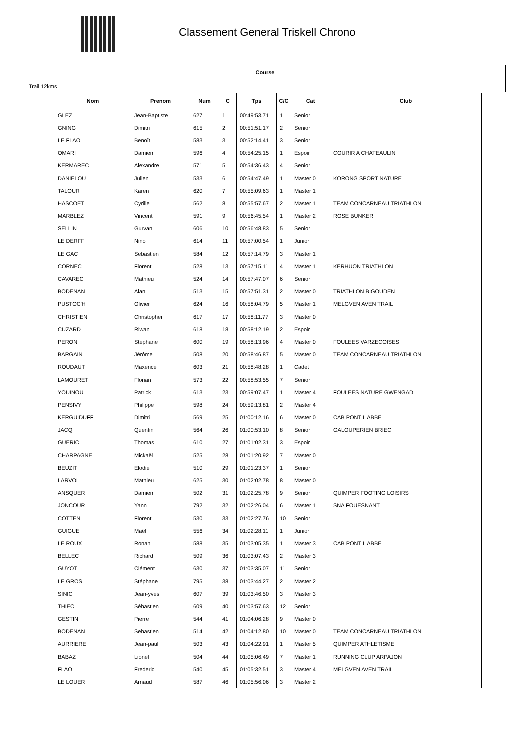Classement General Triskell Chrono
Course
Trail 12kms
| Nom | Prenom | Num | C | Tps | C/C | Cat | Club |
| --- | --- | --- | --- | --- | --- | --- | --- |
| GLEZ | Jean-Baptiste | 627 | 1 | 00:49:53.71 | 1 | Senior | |
| GNING | Dimitri | 615 | 2 | 00:51:51.17 | 2 | Senior | |
| LE FLAO | Benoît | 583 | 3 | 00:52:14.41 | 3 | Senior | |
| OMARI | Damien | 596 | 4 | 00:54:25.15 | 1 | Espoir | COURIR A CHATEAULIN |
| KERMAREC | Alexandre | 571 | 5 | 00:54:36.43 | 4 | Senior | |
| DANIELOU | Julien | 533 | 6 | 00:54:47.49 | 1 | Master 0 | KORONG SPORT NATURE |
| TALOUR | Karen | 620 | 7 | 00:55:09.63 | 1 | Master 1 | |
| HASCOET | Cyrille | 562 | 8 | 00:55:57.67 | 2 | Master 1 | TEAM CONCARNEAU TRIATHLON |
| MARBLEZ | Vincent | 591 | 9 | 00:56:45.54 | 1 | Master 2 | ROSE BUNKER |
| SELLIN | Gurvan | 606 | 10 | 00:56:48.83 | 5 | Senior | |
| LE DERFF | Nino | 614 | 11 | 00:57:00.54 | 1 | Junior | |
| LE GAC | Sebastien | 584 | 12 | 00:57:14.79 | 3 | Master 1 | |
| CORNEC | Florent | 528 | 13 | 00:57:15.11 | 4 | Master 1 | KERHUON TRIATHLON |
| CAVAREC | Mathieu | 524 | 14 | 00:57:47.07 | 6 | Senior | |
| BODENAN | Alan | 513 | 15 | 00:57:51.31 | 2 | Master 0 | TRIATHLON BIGOUDEN |
| PUSTOC'H | Olivier | 624 | 16 | 00:58:04.79 | 5 | Master 1 | MELGVEN AVEN TRAIL |
| CHRISTIEN | Christopher | 617 | 17 | 00:58:11.77 | 3 | Master 0 | |
| CUZARD | Riwan | 618 | 18 | 00:58:12.19 | 2 | Espoir | |
| PERON | Stéphane | 600 | 19 | 00:58:13.96 | 4 | Master 0 | FOULEES VARZECOISES |
| BARGAIN | Jérôme | 508 | 20 | 00:58:46.87 | 5 | Master 0 | TEAM CONCARNEAU TRIATHLON |
| ROUDAUT | Maxence | 603 | 21 | 00:58:48.28 | 1 | Cadet | |
| LAMOURET | Florian | 573 | 22 | 00:58:53.55 | 7 | Senior | |
| YOUINOU | Patrick | 613 | 23 | 00:59:07.47 | 1 | Master 4 | FOULEES NATURE GWENGAD |
| PENSIVY | Philippe | 598 | 24 | 00:59:13.81 | 2 | Master 4 | |
| KERGUIDUFF | Dimitri | 569 | 25 | 01:00:12.16 | 6 | Master 0 | CAB PONT L ABBE |
| JACQ | Quentin | 564 | 26 | 01:00:53.10 | 8 | Senior | GALOUPERIEN BRIEC |
| GUERIC | Thomas | 610 | 27 | 01:01:02.31 | 3 | Espoir | |
| CHARPAGNE | Mickaël | 525 | 28 | 01:01:20.92 | 7 | Master 0 | |
| BEUZIT | Elodie | 510 | 29 | 01:01:23.37 | 1 | Senior | |
| LARVOL | Mathieu | 625 | 30 | 01:02:02.78 | 8 | Master 0 | |
| ANSQUER | Damien | 502 | 31 | 01:02:25.78 | 9 | Senior | QUIMPER FOOTING LOISIRS |
| JONCOUR | Yann | 792 | 32 | 01:02:26.04 | 6 | Master 1 | SNA FOUESNANT |
| COTTEN | Florent | 530 | 33 | 01:02:27.76 | 10 | Senior | |
| GUIGUE | Maël | 556 | 34 | 01:02:28.11 | 1 | Junior | |
| LE ROUX | Ronan | 588 | 35 | 01:03:05.35 | 1 | Master 3 | CAB PONT L ABBE |
| BELLEC | Richard | 509 | 36 | 01:03:07.43 | 2 | Master 3 | |
| GUYOT | Clément | 630 | 37 | 01:03:35.07 | 11 | Senior | |
| LE GROS | Stéphane | 795 | 38 | 01:03:44.27 | 2 | Master 2 | |
| SINIC | Jean-yves | 607 | 39 | 01:03:46.50 | 3 | Master 3 | |
| THIEC | Sébastien | 609 | 40 | 01:03:57.63 | 12 | Senior | |
| GESTIN | Pierre | 544 | 41 | 01:04:06.28 | 9 | Master 0 | |
| BODENAN | Sebastien | 514 | 42 | 01:04:12.80 | 10 | Master 0 | TEAM CONCARNEAU TRIATHLON |
| AURRIERE | Jean-paul | 503 | 43 | 01:04:22.91 | 1 | Master 5 | QUIMPER ATHLETISME |
| BABAZ | Lionel | 504 | 44 | 01:05:06.49 | 7 | Master 1 | RUNNING CLUP ARPAJON |
| FLAO | Frederic | 540 | 45 | 01:05:32.51 | 3 | Master 4 | MELGVEN AVEN TRAIL |
| LE LOUER | Arnaud | 587 | 46 | 01:05:56.06 | 3 | Master 2 | |